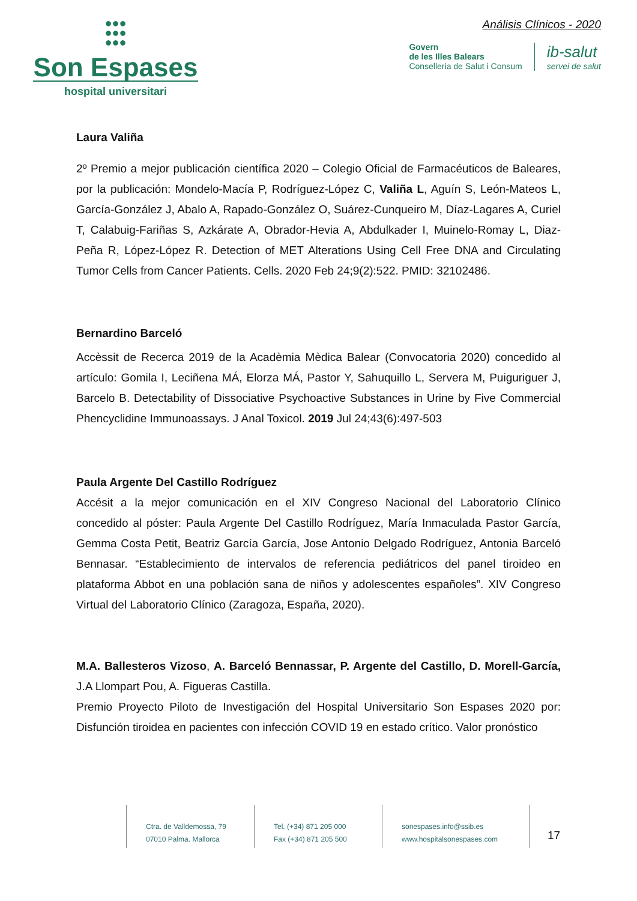●●●
●●●
●●●
Son Espases
hospital universitari
Análisis Clínicos - 2020
Govern
de les Illes Balears
Conselleria de Salut i Consum
ib-salut
servei de salut
Laura Valiña
2º Premio a mejor publicación científica 2020 – Colegio Oficial de Farmacéuticos de Baleares, por la publicación: Mondelo-Macía P, Rodríguez-López C, Valiña L, Aguín S, León-Mateos L, García-González J, Abalo A, Rapado-González O, Suárez-Cunqueiro M, Díaz-Lagares A, Curiel T, Calabuig-Fariñas S, Azkárate A, Obrador-Hevia A, Abdulkader I, Muinelo-Romay L, Diaz-Peña R, López-López R. Detection of MET Alterations Using Cell Free DNA and Circulating Tumor Cells from Cancer Patients. Cells. 2020 Feb 24;9(2):522. PMID: 32102486.
Bernardino Barceló
Accèssit de Recerca 2019 de la Acadèmia Mèdica Balear (Convocatoria 2020) concedido al artículo: Gomila I, Leciñena MÁ, Elorza MÁ, Pastor Y, Sahuquillo L, Servera M, Puiguriguer J, Barcelo B. Detectability of Dissociative Psychoactive Substances in Urine by Five Commercial Phencyclidine Immunoassays. J Anal Toxicol. 2019 Jul 24;43(6):497-503
Paula Argente Del Castillo Rodríguez
Accésit a la mejor comunicación en el XIV Congreso Nacional del Laboratorio Clínico concedido al póster: Paula Argente Del Castillo Rodríguez, María Inmaculada Pastor García, Gemma Costa Petit, Beatriz García García, Jose Antonio Delgado Rodríguez, Antonia Barceló Bennasar. “Establecimiento de intervalos de referencia pediátricos del panel tiroideo en plataforma Abbot en una población sana de niños y adolescentes españoles”. XIV Congreso Virtual del Laboratorio Clínico (Zaragoza, España, 2020).
M.A. Ballesteros Vizoso, A. Barceló Bennassar, P. Argente del Castillo, D. Morell-García, J.A Llompart Pou, A. Figueras Castilla.
Premio Proyecto Piloto de Investigación del Hospital Universitario Son Espases 2020 por: Disfunción tiroidea en pacientes con infección COVID 19 en estado crítico. Valor pronóstico
Ctra. de Valldemossa, 79
07010 Palma. Mallorca
Tel. (+34) 871 205 000
Fax (+34) 871 205 500
sonespases.info@ssib.es
www.hospitalsonespases.com
17